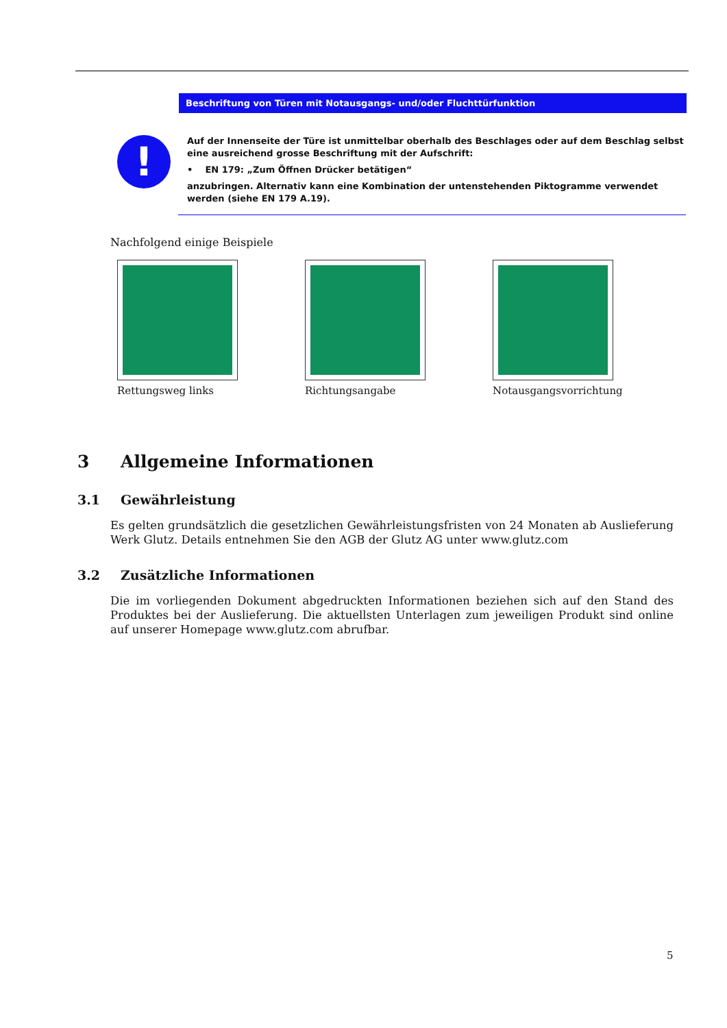Beschriftung von Türen mit Notausgangs- und/oder Fluchttürfunktion
!
Auf der Innenseite der Türe ist unmittelbar oberhalb des Beschlages oder auf dem Beschlag selbst eine ausreichend grosse Beschriftung mit der Aufschrift:
• EN 179: „Zum Öffnen Drücker betätigen“
anzubringen. Alternativ kann eine Kombination der untenstehenden Piktogramme verwendet werden (siehe EN 179 A.19).
Nachfolgend einige Beispiele
Rettungsweg links Richtungsangabe Notausgangsvorrichtung
3 Allgemeine Informationen
3.1 Gewährleistung
Es gelten grundsätzlich die gesetzlichen Gewährleistungsfristen von 24 Monaten ab Auslieferung Werk Glutz. Details entnehmen Sie den AGB der Glutz AG unter www.glutz.com
3.2 Zusätzliche Informationen
Die im vorliegenden Dokument abgedruckten Informationen beziehen sich auf den Stand des Produktes bei der Auslieferung. Die aktuellsten Unterlagen zum jeweiligen Produkt sind online auf unserer Homepage www.glutz.com abrufbar.
5